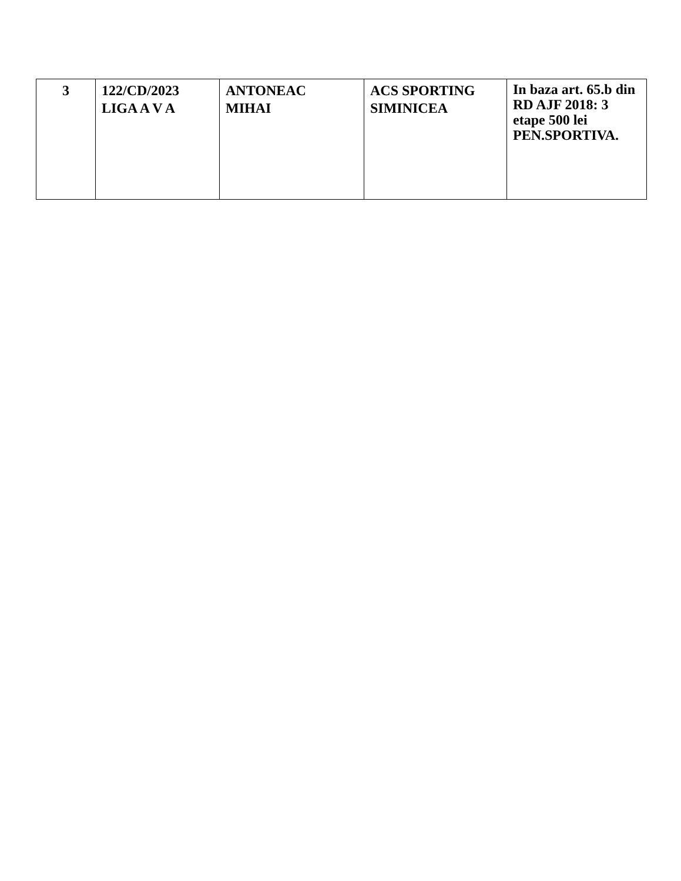| 3 | 122/CD/2023 LIGA A V A | ANTONEAC MIHAI | ACS SPORTING SIMINICEA | In baza art. 65.b din RD AJF 2018: 3 etape 500 lei PEN.SPORTIVA. |